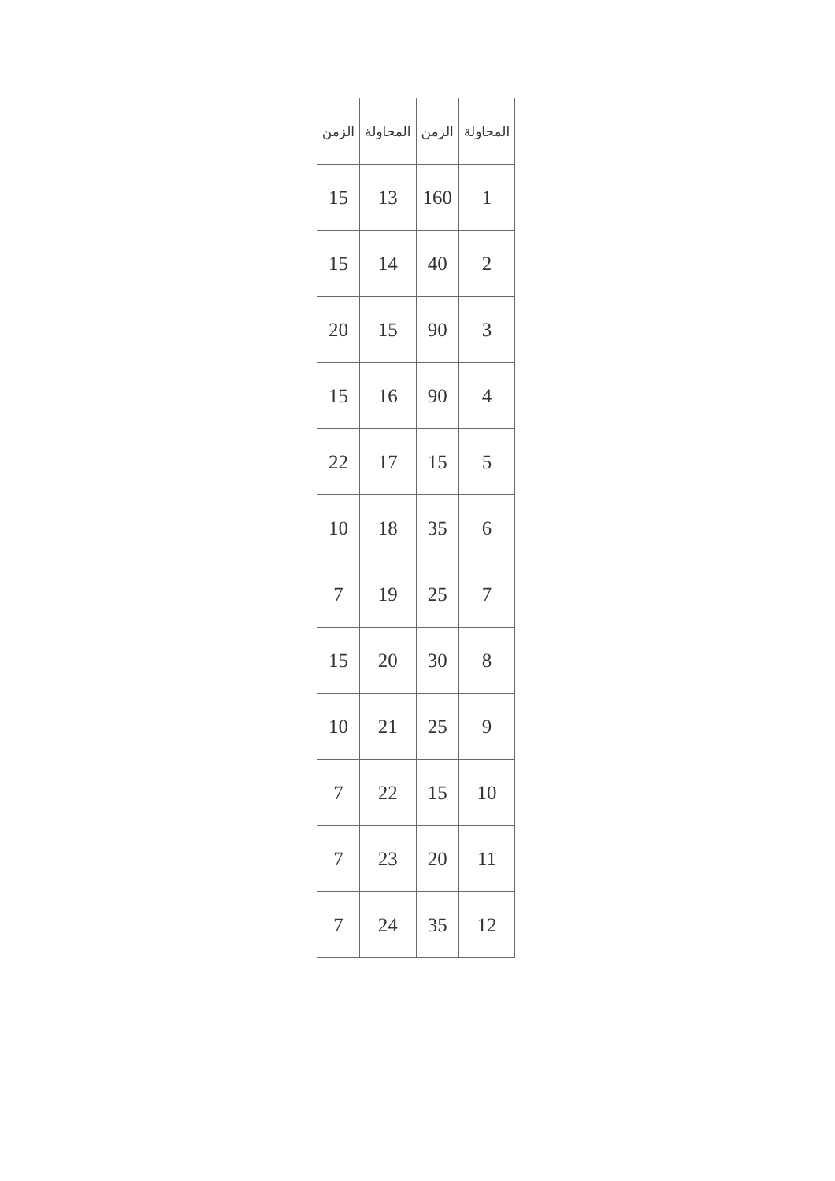| المحاولة | الزمن | المحاولة | الزمن |
| --- | --- | --- | --- |
| 1 | 160 | 13 | 15 |
| 2 | 40 | 14 | 15 |
| 3 | 90 | 15 | 20 |
| 4 | 90 | 16 | 15 |
| 5 | 15 | 17 | 22 |
| 6 | 35 | 18 | 10 |
| 7 | 25 | 19 | 7 |
| 8 | 30 | 20 | 15 |
| 9 | 25 | 21 | 10 |
| 10 | 15 | 22 | 7 |
| 11 | 20 | 23 | 7 |
| 12 | 35 | 24 | 7 |